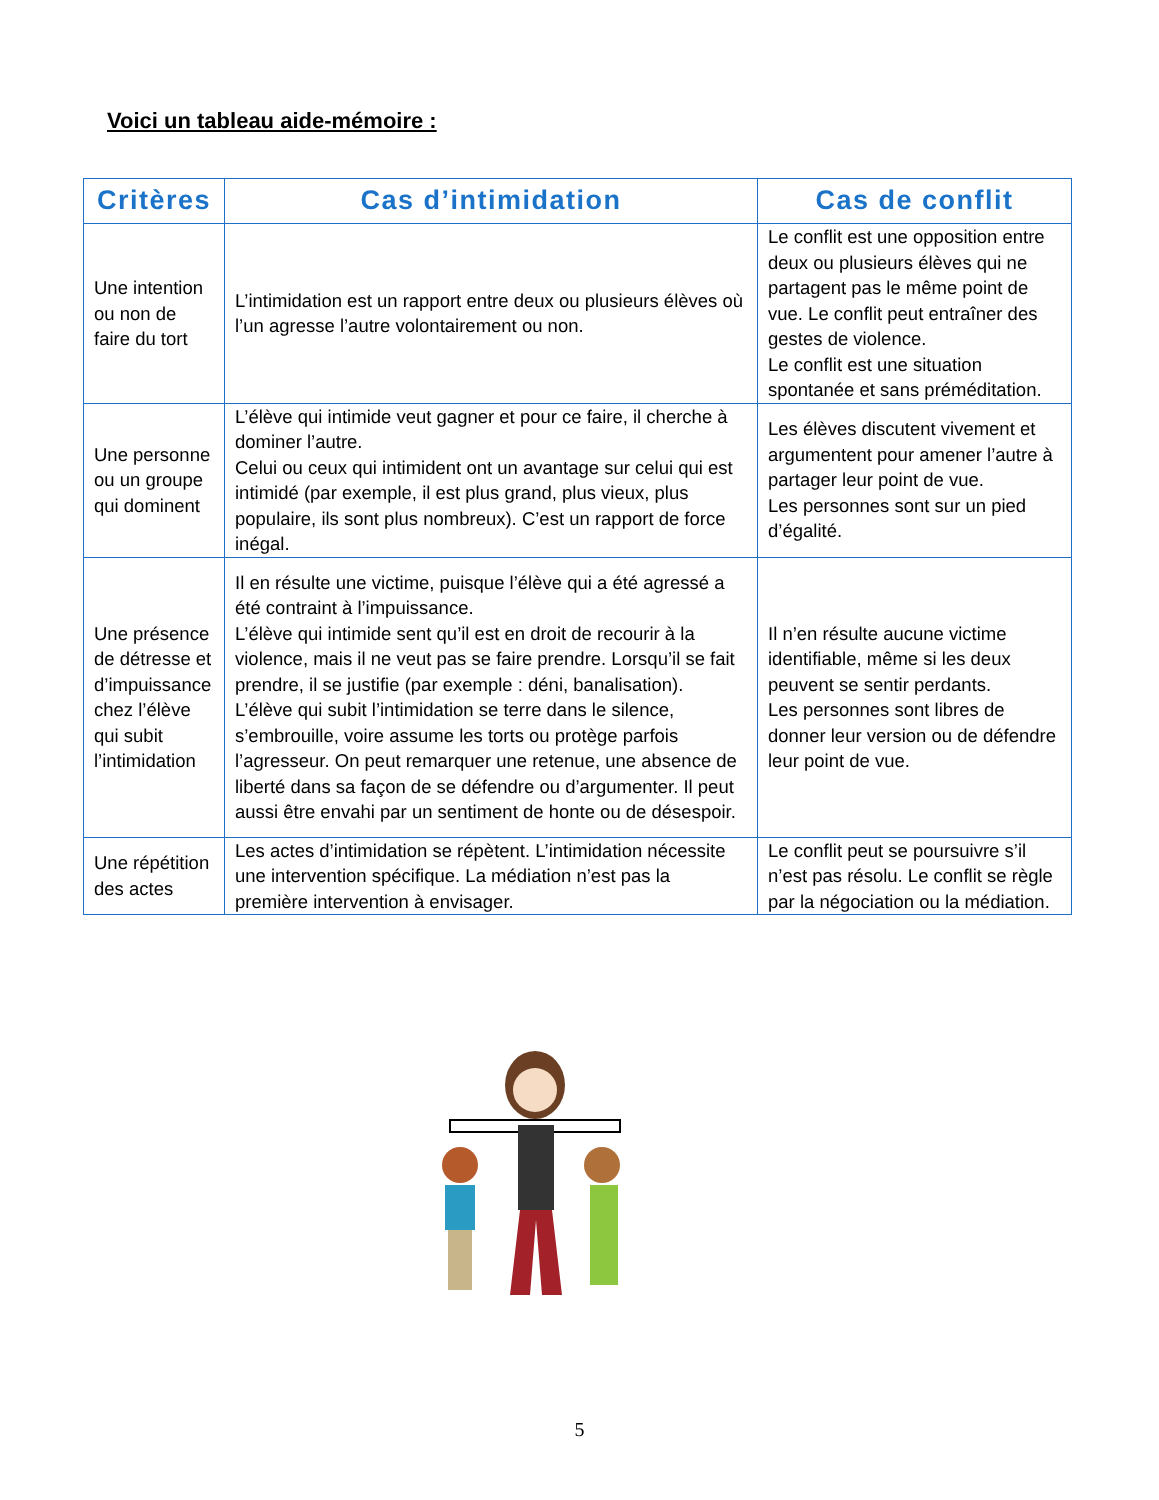Voici un tableau aide-mémoire :
| Critères | Cas d’intimidation | Cas de conflit |
| --- | --- | --- |
| Une intention ou non de faire du tort | L’intimidation est un rapport entre deux ou plusieurs élèves où l’un agresse l’autre volontairement ou non. | Le conflit est une opposition entre deux ou plusieurs élèves qui ne partagent pas le même point de vue. Le conflit peut entraîner des gestes de violence. Le conflit est une situation spontanée et sans préméditation. |
| Une personne ou un groupe qui dominent | L’élève qui intimide veut gagner et pour ce faire, il cherche à dominer l’autre. Celui ou ceux qui intimident ont un avantage sur celui qui est intimidé (par exemple, il est plus grand, plus vieux, plus populaire, ils sont plus nombreux). C’est un rapport de force inégal. | Les élèves discutent vivement et argumentent pour amener l’autre à partager leur point de vue. Les personnes sont sur un pied d’égalité. |
| Une présence de détresse et d’impuissance chez l’élève qui subit l’intimidation | Il en résulte une victime, puisque l’élève qui a été agressé a été contraint à l’impuissance. L’élève qui intimide sent qu’il est en droit de recourir à la violence, mais il ne veut pas se faire prendre. Lorsqu’il se fait prendre, il se justifie (par exemple : déni, banalisation). L’élève qui subit l’intimidation se terre dans le silence, s’embrouille, voire assume les torts ou protège parfois l’agresseur. On peut remarquer une retenue, une absence de liberté dans sa façon de se défendre ou d’argumenter. Il peut aussi être envahi par un sentiment de honte ou de désespoir. | Il n’en résulte aucune victime identifiable, même si les deux peuvent se sentir perdants. Les personnes sont libres de donner leur version ou de défendre leur point de vue. |
| Une répétition des actes | Les actes d’intimidation se répètent. L’intimidation nécessite une intervention spécifique. La médiation n’est pas la première intervention à envisager. | Le conflit peut se poursuivre s’il n’est pas résolu. Le conflit se règle par la négociation ou la médiation. |
5